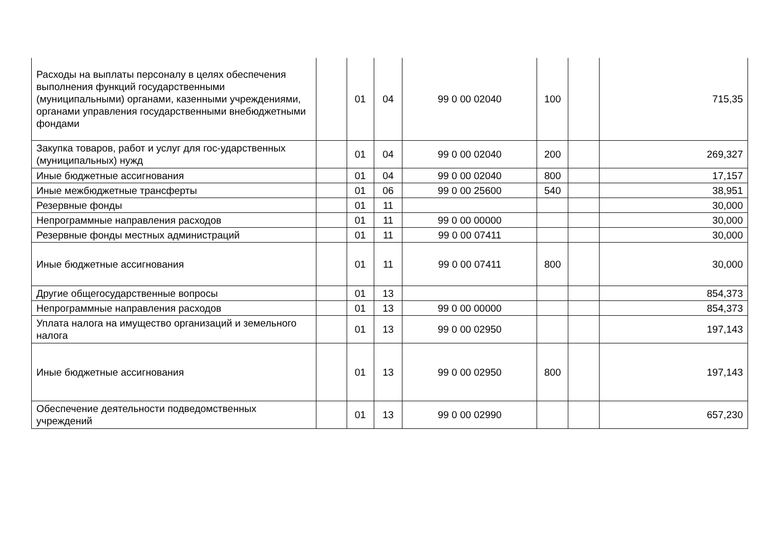| Расходы на выплаты персоналу в целях обеспечения выполнения функций государственными (муниципальными) органами, казенными учреждениями, органами управления государственными внебюджетными фондами | | 01 | 04 | 99 0 00 02040 | 100 | | 715,35 |
| Закупка товаров, работ и услуг для гос-ударственных (муниципальных) нужд | | 01 | 04 | 99 0 00 02040 | 200 | | 269,327 |
| Иные бюджетные ассигнования | | 01 | 04 | 99 0 00 02040 | 800 | | 17,157 |
| Иные межбюджетные трансферты | | 01 | 06 | 99 0 00 25600 | 540 | | 38,951 |
| Резервные фонды | | 01 | 11 | | | | 30,000 |
| Непрограммные направления расходов | | 01 | 11 | 99 0 00 00000 | | | 30,000 |
| Резервные фонды местных администраций | | 01 | 11 | 99 0 00 07411 | | | 30,000 |
| Иные бюджетные ассигнования | | 01 | 11 | 99 0 00 07411 | 800 | | 30,000 |
| Другие общегосударственные вопросы | | 01 | 13 | | | | 854,373 |
| Непрограммные направления расходов | | 01 | 13 | 99 0 00 00000 | | | 854,373 |
| Уплата налога на имущество организаций и земельного налога | | 01 | 13 | 99 0 00 02950 | | | 197,143 |
| Иные бюджетные ассигнования | | 01 | 13 | 99 0 00 02950 | 800 | | 197,143 |
| Обеспечение деятельности подведомственных учреждений | | 01 | 13 | 99 0 00 02990 | | | 657,230 |